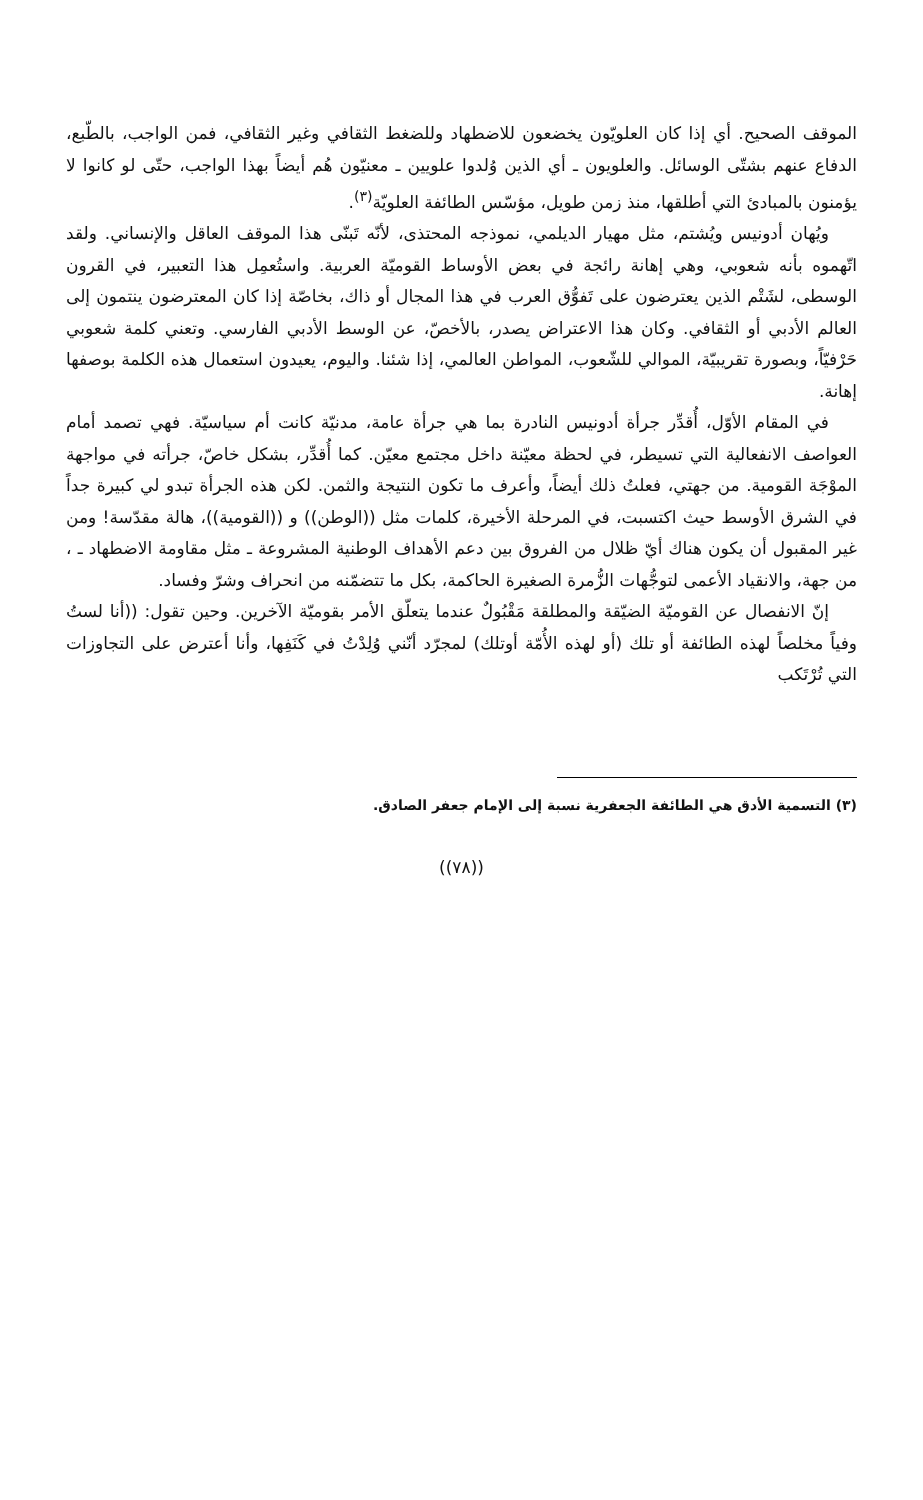الموقف الصحيح. أي إذا كان العلويّون يخضعون للاضطهاد وللضغط الثقافي وغير الثقافي، فمن الواجب، بالطّبع، الدفاع عنهم بشتّى الوسائل. والعلويون ـ أي الذين وُلدوا علويين ـ معنيّون هُم أيضاً بهذا الواجب، حتّى لو كانوا لا يؤمنون بالمبادئ التي أطلقها، منذ زمن طويل، مؤسّس الطائفة العلويّة<sup>(٣)</sup>.
ويُهان أدونيس ويُشتم، مثل مهيار الديلمي، نموذجه المحتذى، لأنّه تَبنّى هذا الموقف العاقل والإنساني. ولقد اتّهموه بأنه شعوبي، وهي إهانة رائجة في بعض الأوساط القوميّة العربية. واستُعمِل هذا التعبير، في القرون الوسطى، لشَتْم الذين يعترضون على تَفوُّق العرب في هذا المجال أو ذاك، بخاصّة إذا كان المعترضون ينتمون إلى العالم الأدبي أو الثقافي. وكان هذا الاعتراض يصدر، بالأخصّ، عن الوسط الأدبي الفارسي. وتعني كلمة شعوبي حَرْفيّاً، وبصورة تقريبيّة، الموالي للشّعوب، المواطن العالمي، إذا شئنا. واليوم، يعيدون استعمال هذه الكلمة بوصفها إهانة.
في المقام الأوّل، أُقدِّر جرأة أدونيس النادرة بما هي جرأة عامة، مدنيّة كانت أم سياسيّة. فهي تصمد أمام العواصف الانفعالية التي تسيطر، في لحظة معيّنة داخل مجتمع معيّن. كما أُقدِّر، بشكل خاصّ، جرأته في مواجهة الموْجَة القومية. من جهتي، فعلتُ ذلك أيضاً، وأعرف ما تكون النتيجة والثمن. لكن هذه الجرأة تبدو لي كبيرة جداً في الشرق الأوسط حيث اكتسبت، في المرحلة الأخيرة، كلمات مثل ((الوطن)) و ((القومية))، هالة مقدّسة! ومن غير المقبول أن يكون هناك أيّ ظلال من الفروق بين دعم الأهداف الوطنية المشروعة ـ مثل مقاومة الاضطهاد ـ ، من جهة، والانقياد الأعمى لتوجُّهات الزُّمرة الصغيرة الحاكمة، بكل ما تتضمّنه من انحراف وشرّ وفساد.
إنّ الانفصال عن القوميّة الضيّقة والمطلقة مَقْبُولٌ عندما يتعلّق الأمر بقوميّة الآخرين. وحين تقول: ((أنا لستُ وفياً مخلصاً لهذه الطائفة أو تلك (أو لهذه الأُمّة أوتلك) لمجرّد أنّني وُلِدْتُ في كَنَفِها، وأنا أعترض على التجاوزات التي تُرْتَكب
(٣) التسمية الأدق هي الطائفة الجعفرية نسبة إلى الإمام جعفر الصادق.
((٧٨))